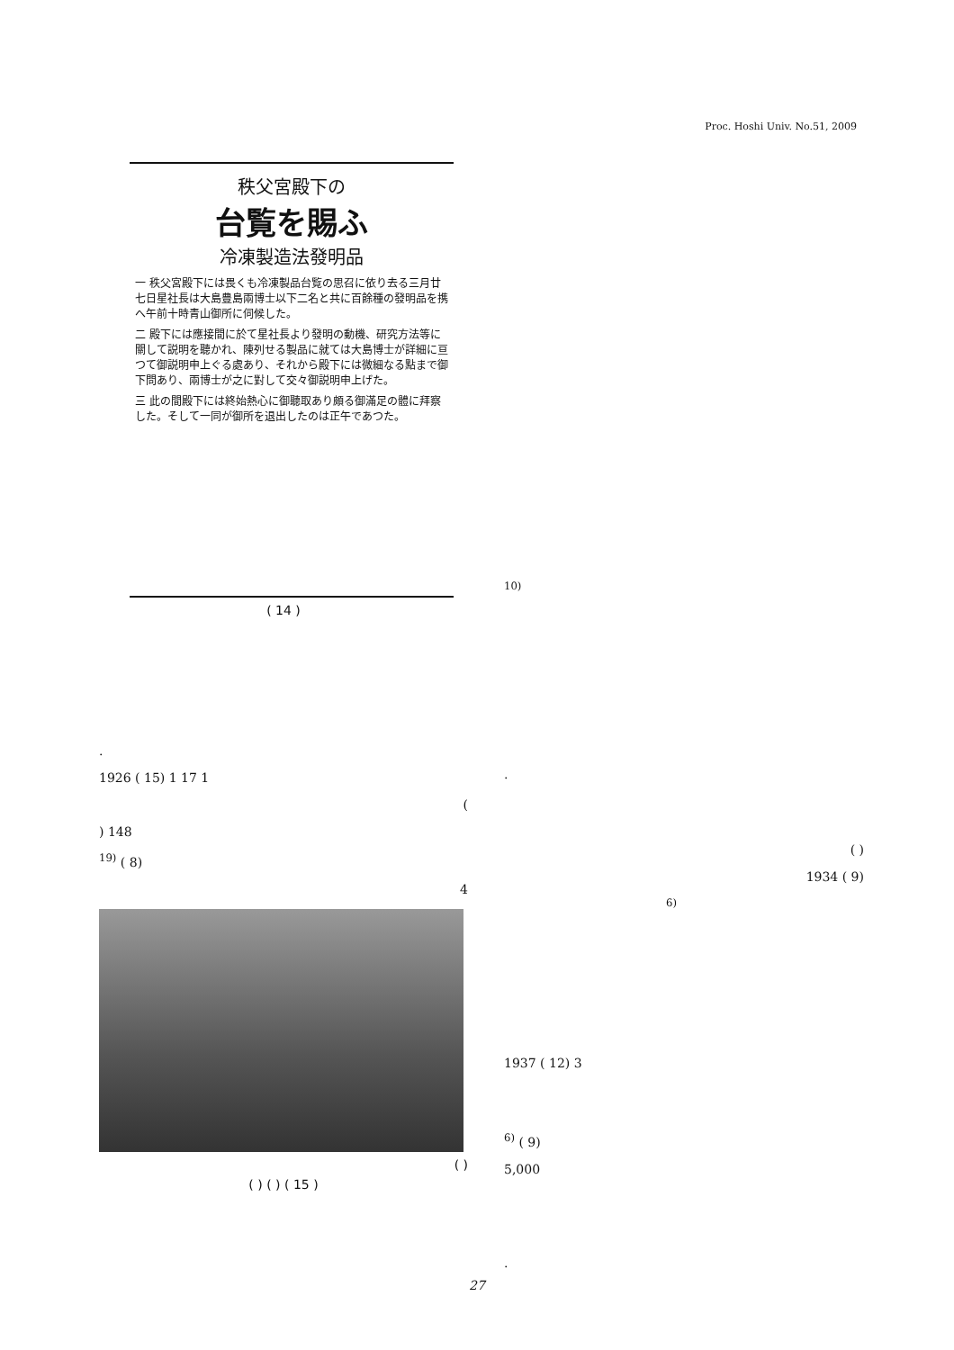Proc. Hoshi Univ. No.51, 2009
秩父宮殿下の
台覧を賜ふ
冷凍製造法發明品
一 秩父宮殿下には畏くも冷凍製品台覧の思召に依り去る三月廿七日星社長は大島豊島兩博士以下二名と共に百餘種の發明品を携へ午前十時青山御所に伺候した。
二 殿下には應接間に於て星社長より發明の動機、研究方法等に關して説明を聽かれ、陳列せる製品に就ては大島博士が詳細に亘つて御説明申上ぐる處あり、それから殿下には微細なる點まで御下問あり、兩博士が之に對して交々御説明申上げた。
三 此の間殿下には終始熱心に御聽取あり頗る御滿足の體に拜察した。そして一同が御所を退出したのは正午であつた。
( 14 )
.
1926 ( 15) 1 17 1
(
) 148
<sup>19)</sup> ( 8)
4
( )
( ) ( ) ( 15 )
<sup>10)</sup>
.
( )
1934 ( 9)
<sup>6)</sup>
1937 ( 12) 3
<sup>6)</sup> ( 9)
5,000
.
27